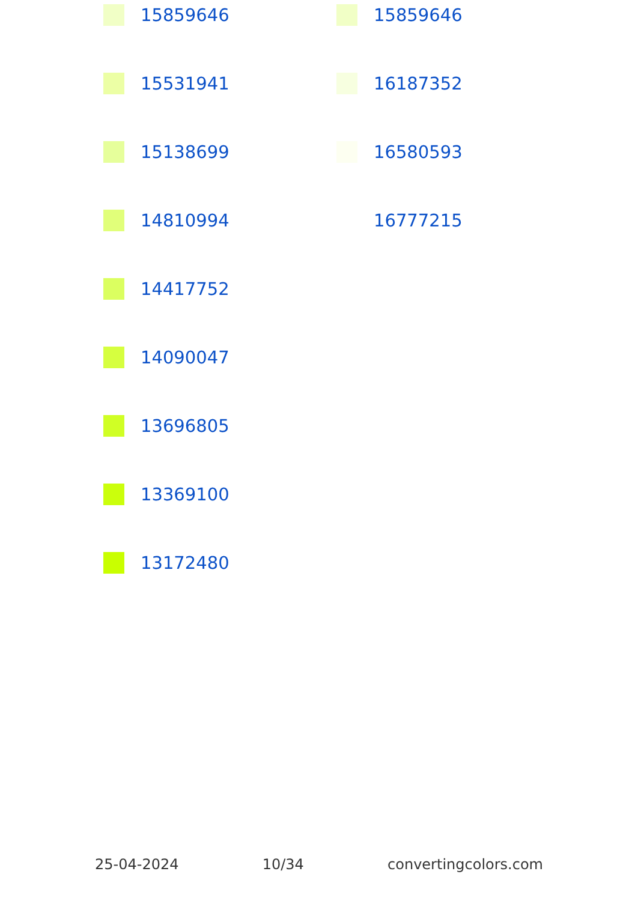15859646
15531941
15138699
14810994
14417752
14090047
13696805
13369100
13172480
15859646
16187352
16580593
16777215
25-04-2024 10/34 convertingcolors.com